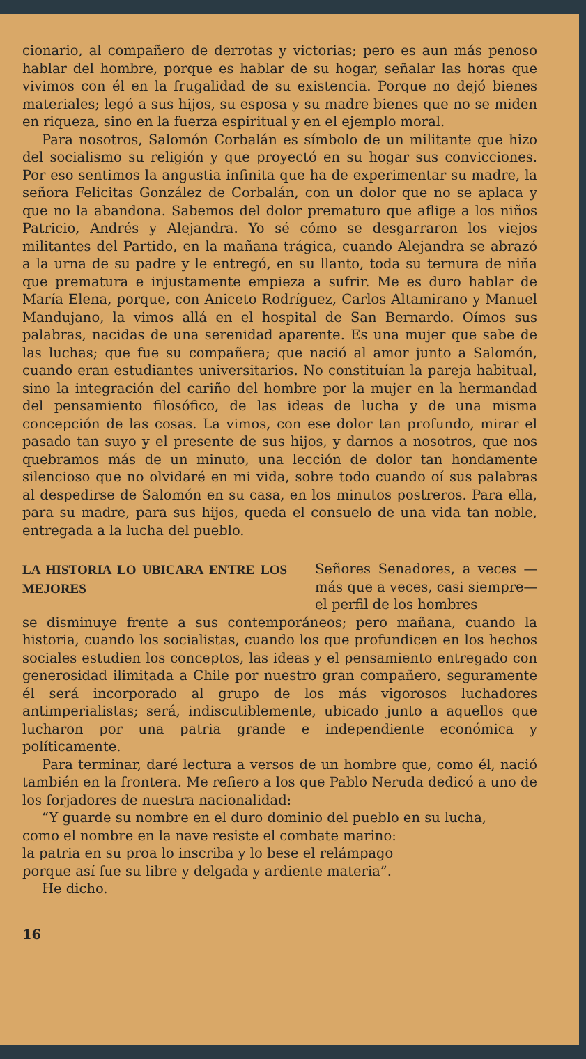cionario, al compañero de derrotas y victorias; pero es aun más penoso hablar del hombre, porque es hablar de su hogar, señalar las horas que vivimos con él en la frugalidad de su existencia. Porque no dejó bienes materiales; legó a sus hijos, su esposa y su madre bienes que no se miden en riqueza, sino en la fuerza espiritual y en el ejemplo moral.
Para nosotros, Salomón Corbalán es símbolo de un militante que hizo del socialismo su religión y que proyectó en su hogar sus convicciones. Por eso sentimos la angustia infinita que ha de experimentar su madre, la señora Felicitas González de Corbalán, con un dolor que no se aplaca y que no la abandona. Sabemos del dolor prematuro que aflige a los niños Patricio, Andrés y Alejandra. Yo sé cómo se desgarraron los viejos militantes del Partido, en la mañana trágica, cuando Alejandra se abrazó a la urna de su padre y le entregó, en su llanto, toda su ternura de niña que prematura e injustamente empieza a sufrir. Me es duro hablar de María Elena, porque, con Aniceto Rodríguez, Carlos Altamirano y Manuel Mandujano, la vimos allá en el hospital de San Bernardo. Oímos sus palabras, nacidas de una serenidad aparente. Es una mujer que sabe de las luchas; que fue su compañera; que nació al amor junto a Salomón, cuando eran estudiantes universitarios. No constituían la pareja habitual, sino la integración del cariño del hombre por la mujer en la hermandad del pensamiento filosófico, de las ideas de lucha y de una misma concepción de las cosas. La vimos, con ese dolor tan profundo, mirar el pasado tan suyo y el presente de sus hijos, y darnos a nosotros, que nos quebramos más de un minuto, una lección de dolor tan hondamente silencioso que no olvidaré en mi vida, sobre todo cuando oí sus palabras al despedirse de Salomón en su casa, en los minutos postreros. Para ella, para su madre, para sus hijos, queda el consuelo de una vida tan noble, entregada a la lucha del pueblo.
LA HISTORIA LO UBICARA ENTRE LOS MEJORES
Señores Senadores, a veces —más que a veces, casi siempre— el perfil de los hombres
se disminuye frente a sus contemporáneos; pero mañana, cuando la historia, cuando los socialistas, cuando los que profundicen en los hechos sociales estudien los conceptos, las ideas y el pensamiento entregado con generosidad ilimitada a Chile por nuestro gran compañero, seguramente él será incorporado al grupo de los más vigorosos luchadores antimperialistas; será, indiscutiblemente, ubicado junto a aquellos que lucharon por una patria grande e independiente económica y políticamente.
Para terminar, daré lectura a versos de un hombre que, como él, nació también en la frontera. Me refiero a los que Pablo Neruda dedicó a uno de los forjadores de nuestra nacionalidad:
“Y guarde su nombre en el duro dominio del pueblo en su lucha,
como el nombre en la nave resiste el combate marino:
la patria en su proa lo inscriba y lo bese el relámpago
porque así fue su libre y delgada y ardiente materia”.
He dicho.
16